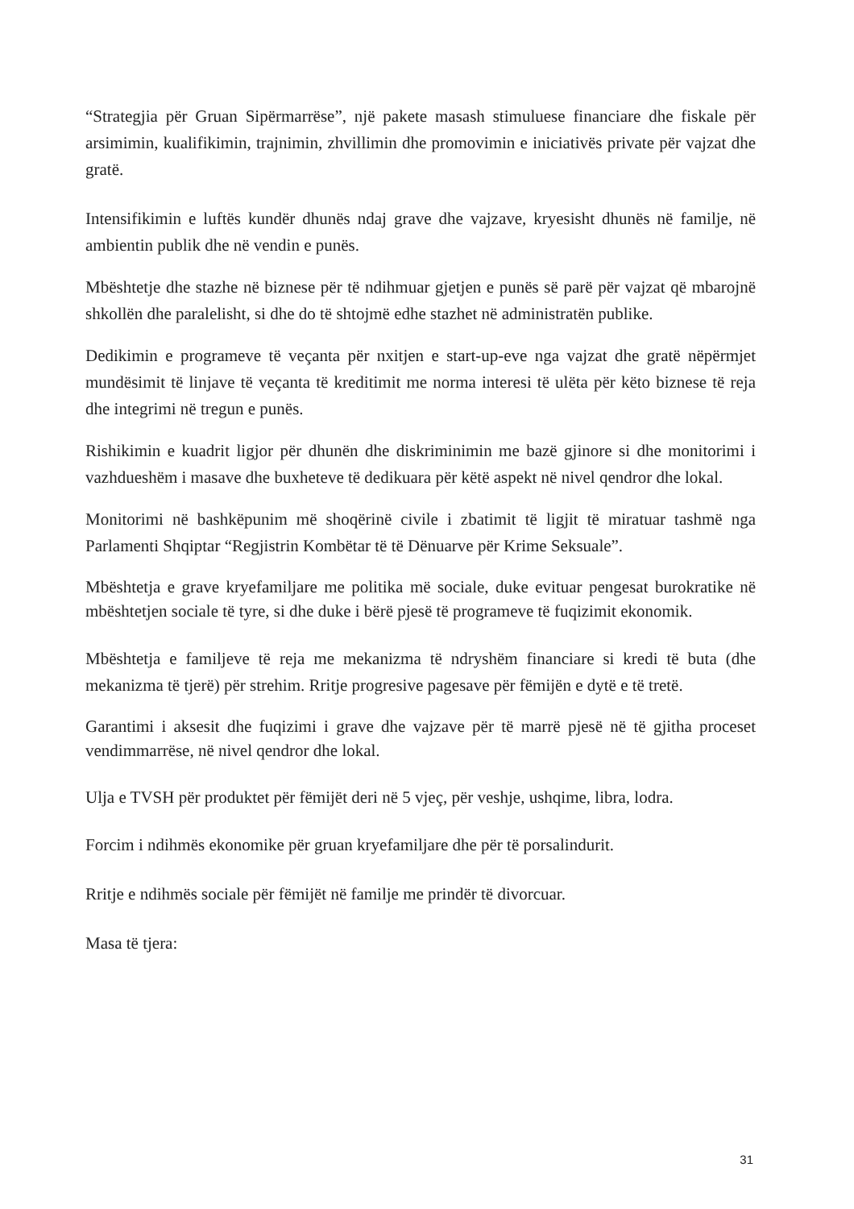“Strategjia për Gruan Sipërmarrëse”, një pakete masash stimuluese financiare dhe fiskale për arsimimin, kualifikimin, trajnimin, zhvillimin dhe promovimin e iniciativës private për vajzat dhe gratë.
Intensifikimin e luftës kundër dhunës ndaj grave dhe vajzave, kryesisht dhunës në familje, në ambientin publik dhe në vendin e punës.
Mbështetje dhe stazhe në biznese për të ndihmuar gjetjen e punës së parë për vajzat që mbarojnë shkollën dhe paralelisht, si dhe do të shtojmë edhe stazhet në administratën publike.
Dedikimin e programeve të veçanta për nxitjen e start-up-eve nga vajzat dhe gratë nëpërmjet mundësimit të linjave të veçanta të kreditimit me norma interesi të ulëta për këto biznese të reja dhe integrimi në tregun e punës.
Rishikimin e kuadrit ligjor për dhunën dhe diskriminimin me bazë gjinore si dhe monitorimi i vazhdueshëm i masave dhe buxheteve të dedikuara për këtë aspekt në nivel qendror dhe lokal.
Monitorimi në bashkëpunim më shoqërinë civile i zbatimit të ligjit të miratuar tashmë nga Parlamenti Shqiptar “Regjistrin Kombëtar të të Dënuarve për Krime Seksuale”.
Mbështetja e grave kryefamiljare me politika më sociale, duke evituar pengesat burokratike në mbështetjen sociale të tyre, si dhe duke i bërë pjesë të programeve të fuqizimit ekonomik.
Mbështetja e familjeve të reja me mekanizma të ndryshëm financiare si kredi të buta (dhe mekanizma të tjerë) për strehim. Rritje progresive pagesave për fëmijën e dytë e të tretë.
Garantimi i aksesit dhe fuqizimi i grave dhe vajzave për të marrë pjesë në të gjitha proceset vendimmarrëse, në nivel qendror dhe lokal.
Ulja e TVSH për produktet për fëmijët deri në 5 vjeç, për veshje, ushqime, libra, lodra.
Forcim i ndihmës ekonomike për gruan kryefamiljare dhe për të porsalindurit.
Rritje e ndihmës sociale për fëmijët në familje me prindër të divorcuar.
Masa të tjera:
31